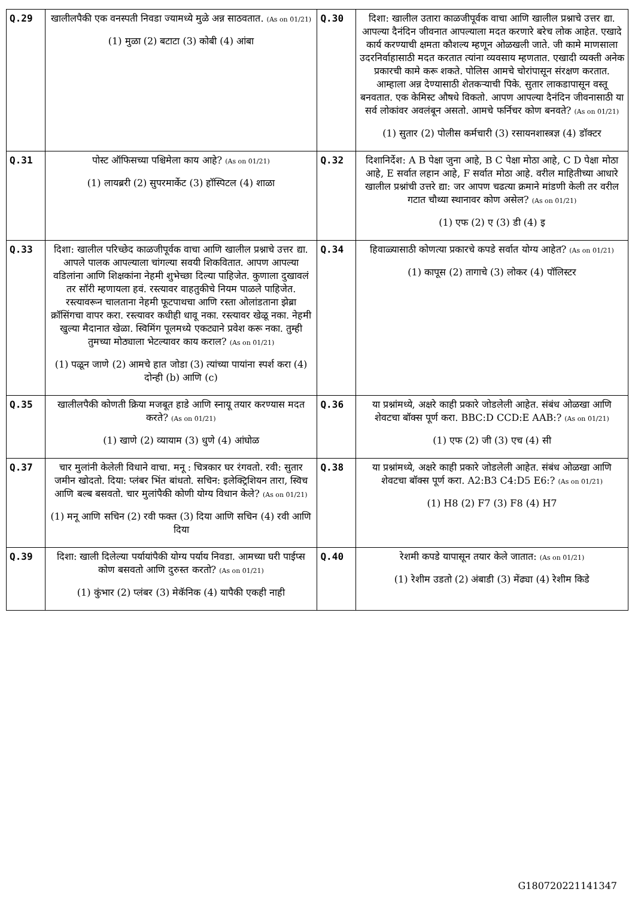| Q.29 | खालीलपैकी एक वनस्पती निवडा ज्यामध्ये मुळे अन्न साठवतात. (As on 01/21) (1) मुळा (2) बटाटा (3) कोबी (4) आंबा | Q.30 | दिशा: खालील उतारा काळजीपूर्वक वाचा आणि खालील प्रश्नाचे उत्तर द्या. आपल्या दैनंदिन जीवनात आपल्याला मदत करणारे बरेच लोक आहेत. एखादे कार्य करण्याची क्षमता कौशल्य म्हणून ओळखली जाते. जी कामे माणसाला उदरनिर्वाहासाठी मदत करतात त्यांना व्यवसाय म्हणतात. एखादी व्यक्ती अनेक प्रकारची कामे करू शकते. पोलिस आमचे चोरांपासून संरक्षण करतात. आम्हाला अन्न देण्यासाठी शेतकऱ्याची पिके. सुतार लाकडापासून वस्तू बनवतात. एक केमिस्ट औषधे विकतो. आपण आपल्या दैनंदिन जीवनासाठी या सर्व लोकांवर अवलंबून असतो. आमचे फर्निचर कोण बनवते? (As on 01/21) (1) सुतार (2) पोलीस कर्मचारी (3) रसायनशास्त्रज्ञ (4) डॉक्टर |
| Q.31 | पोस्ट ऑफिसच्या पश्चिमेला काय आहे? (As on 01/21) (1) लायब्ररी (2) सुपरमार्केट (3) हॉस्पिटल (4) शाळा | Q.32 | दिशानिर्देश: A B पेक्षा जुना आहे, B C पेक्षा मोठा आहे, C D पेक्षा मोठा आहे, E सर्वात लहान आहे, F सर्वात मोठा आहे. वरील माहितीच्या आधारे खालील प्रश्नांची उत्तरे द्या: जर आपण चढत्या क्रमाने मांडणी केली तर वरील गटात चौथ्या स्थानावर कोण असेल? (As on 01/21) (1) एफ (2) ए (3) डी (4) इ |
| Q.33 | दिशा: खालील परिच्छेद काळजीपूर्वक वाचा आणि खालील प्रश्नाचे उत्तर द्या. आपले पालक आपल्याला चांगल्या सवयी शिकवितात. आपण आपल्या वडिलांना आणि शिक्षकांना नेहमी शुभेच्छा दिल्या पाहिजेत. कुणाला दुखावलं तर सॉरी म्हणायला हवं. रस्त्यावर वाहतुकीचे नियम पाळले पाहिजेत. रस्त्यावरून चालताना नेहमी फूटपाथचा आणि रस्ता ओलांडताना झेब्रा क्रॉसिंगचा वापर करा. रस्त्यावर कधीही धावू नका. रस्त्यावर खेळू नका. नेहमी खुल्या मैदानात खेळा. स्विमिंग पूलमध्ये एकट्याने प्रवेश करू नका. तुम्ही तुमच्या मोठ्याला भेटल्यावर काय कराल? (As on 01/21) (1) पळून जाणे (2) आमचे हात जोडा (3) त्यांच्या पायांना स्पर्श करा (4) दोन्ही (b) आणि (c) | Q.34 | हिवाळ्यासाठी कोणत्या प्रकारचे कपडे सर्वात योग्य आहेत? (As on 01/21) (1) कापूस (2) तागाचे (3) लोकर (4) पॉलिस्टर |
| Q.35 | खालीलपैकी कोणती क्रिया मजबूत हाडे आणि स्नायू तयार करण्यास मदत करते? (As on 01/21) (1) खाणे (2) व्यायाम (3) धुणे (4) आंघोळ | Q.36 | या प्रश्नांमध्ये, अक्षरे काही प्रकारे जोडलेली आहेत. संबंध ओळखा आणि शेवटचा बॉक्स पूर्ण करा. BBC:D CCD:E AAB:? (As on 01/21) (1) एफ (2) जी (3) एच (4) सी |
| Q.37 | चार मुलांनी केलेली विधाने वाचा. मनू : चित्रकार घर रंगवतो. रवी: सुतार जमीन खोदतो. दिया: प्लंबर भिंत बांधतो. सचिन: इलेक्ट्रिशियन तारा, स्विच आणि बल्ब बसवतो. चार मुलांपैकी कोणी योग्य विधान केले? (As on 01/21) (1) मनू आणि सचिन (2) रवी फक्त (3) दिया आणि सचिन (4) रवी आणि दिया | Q.38 | या प्रश्नांमध्ये, अक्षरे काही प्रकारे जोडलेली आहेत. संबंध ओळखा आणि शेवटचा बॉक्स पूर्ण करा. A2:B3 C4:D5 E6:? (As on 01/21) (1) H8 (2) F7 (3) F8 (4) H7 |
| Q.39 | दिशा: खाली दिलेल्या पर्यायांपैकी योग्य पर्याय निवडा. आमच्या घरी पाईप्स कोण बसवतो आणि दुरुस्त करतो? (As on 01/21) (1) कुंभार (2) प्लंबर (3) मेकॅनिक (4) यापैकी एकही नाही | Q.40 | रेशमी कपडे यापासून तयार केले जातात: (As on 01/21) (1) रेशीम उडतो (2) अंबाडी (3) मेंढ्या (4) रेशीम किडे |
G180720221141347